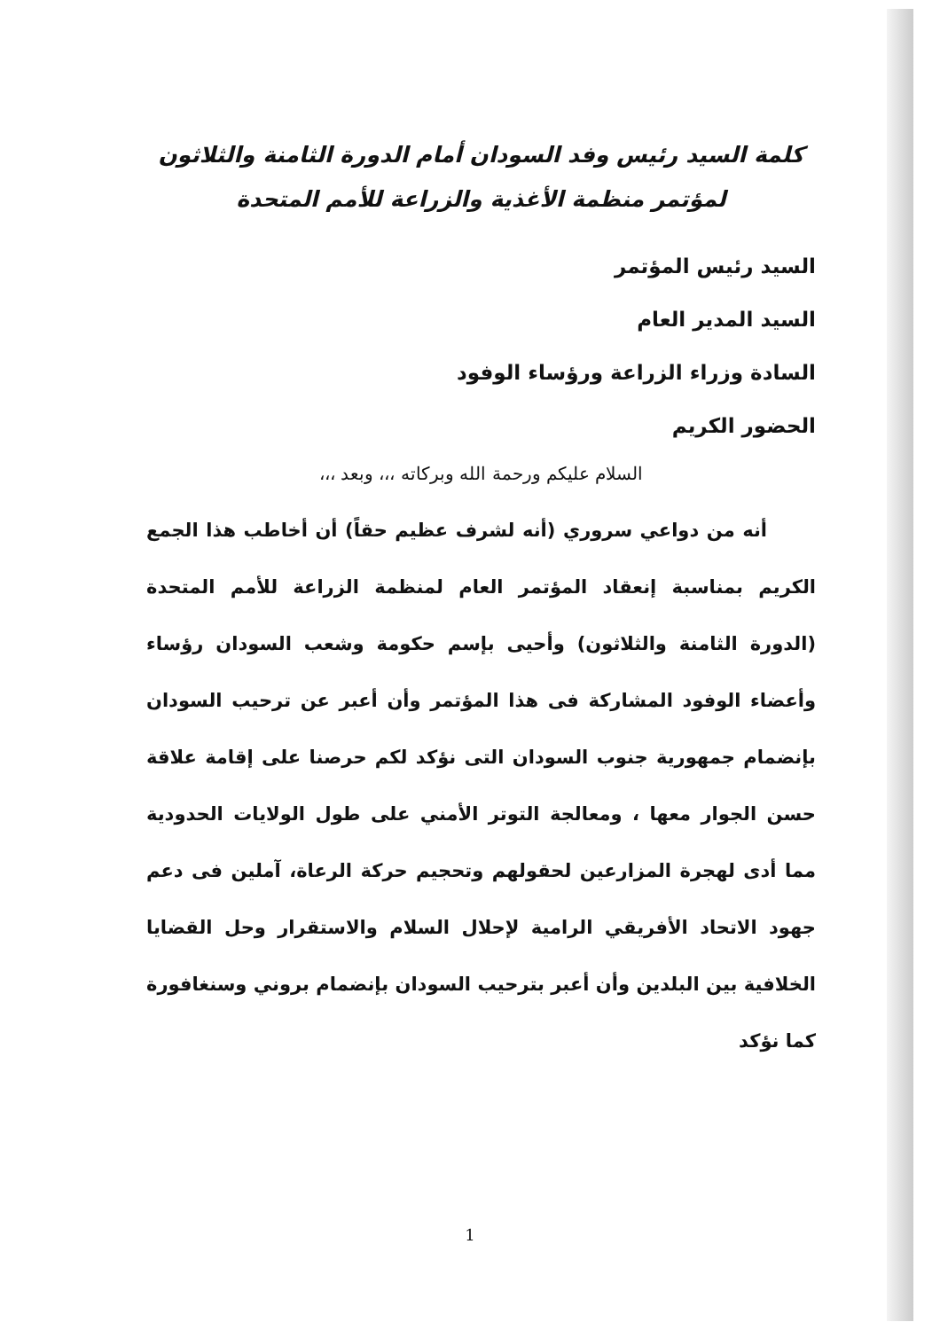كلمة السيد رئيس وفد السودان أمام الدورة الثامنة والثلاثون
لمؤتمر منظمة الأغذية والزراعة للأمم المتحدة
السيد رئيس المؤتمر
السيد المدير العام
السادة وزراء الزراعة ورؤساء الوفود
الحضور الكريم
السلام عليكم ورحمة الله وبركاته ،،، وبعد ،،،
أنه من دواعي سروري (أنه لشرف عظيم حقاً) أن أخاطب هذا الجمع الكريم بمناسبة إنعقاد المؤتمر العام لمنظمة الزراعة للأمم المتحدة (الدورة الثامنة والثلاثون) وأحيى بإسم حكومة وشعب السودان رؤساء وأعضاء الوفود المشاركة فى هذا المؤتمر وأن أعبر عن ترحيب السودان بإنضمام جمهورية جنوب السودان التى نؤكد لكم حرصنا على إقامة علاقة حسن الجوار معها ، ومعالجة التوتر الأمني على طول الولايات الحدودية مما أدى لهجرة المزارعين لحقولهم وتحجيم حركة الرعاة، آملين فى دعم جهود الاتحاد الأفريقي الرامية لإحلال السلام والاستقرار وحل القضايا الخلافية بين البلدين وأن أعبر بترحيب السودان بإنضمام بروني وسنغافورة كما نؤكد
1